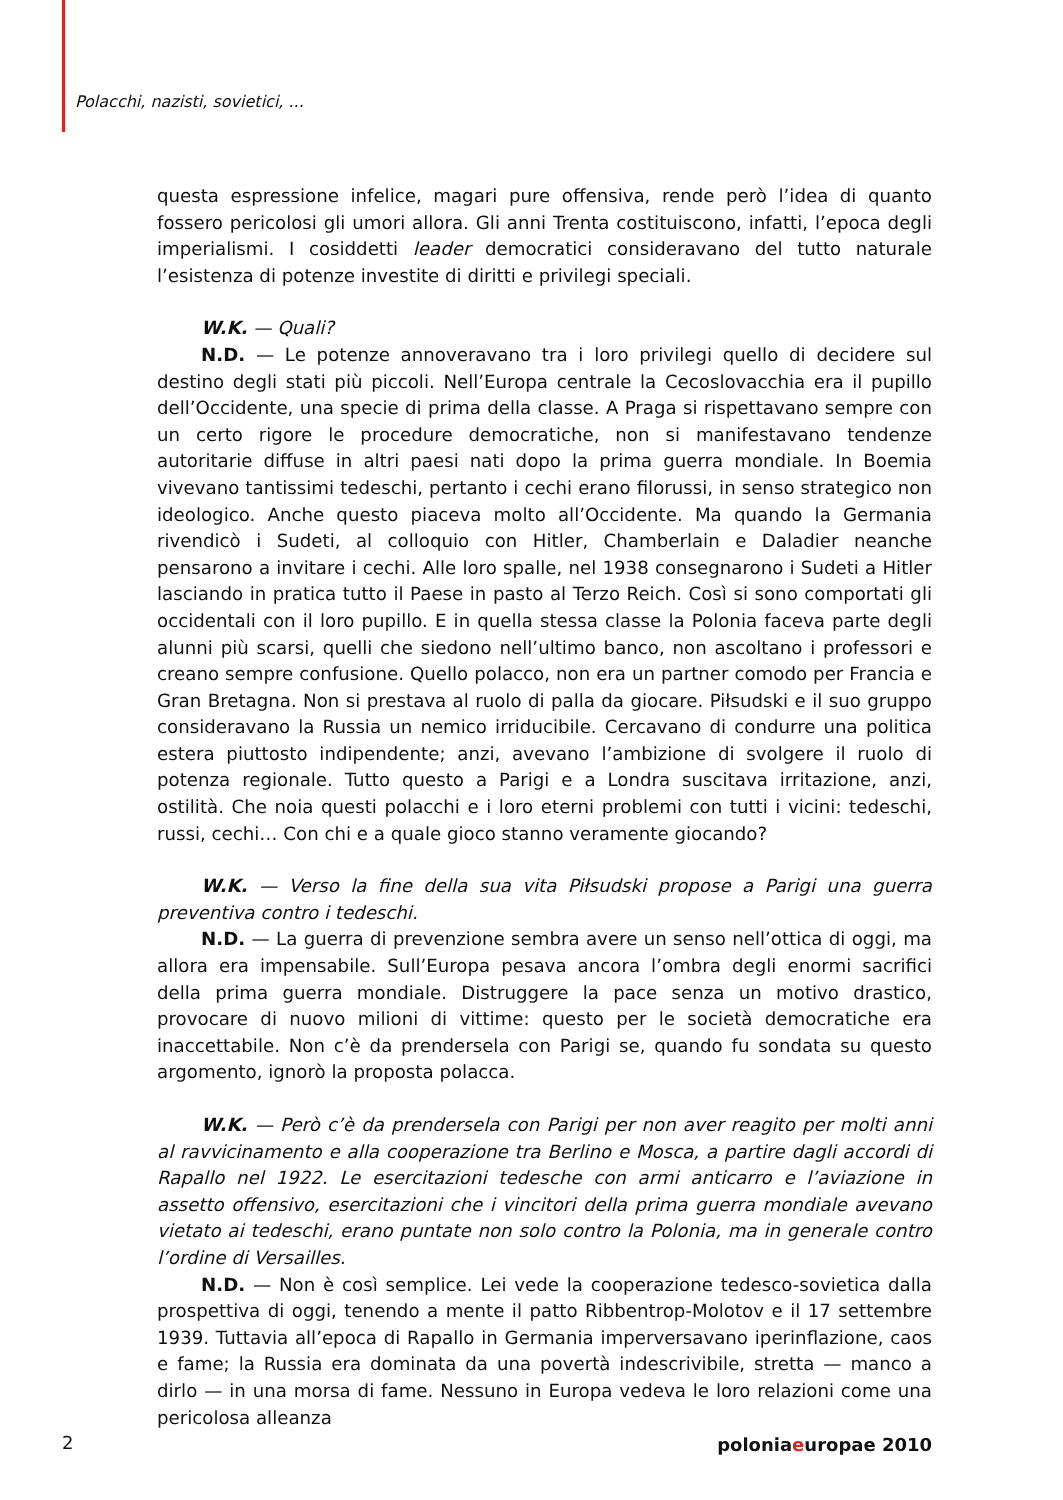Polacchi, nazisti, sovietici, ...
questa espressione infelice, magari pure offensiva, rende però l’idea di quanto fossero pericolosi gli umori allora. Gli anni Trenta costituiscono, infatti, l’epoca degli imperialismi. I cosiddetti leader democratici consideravano del tutto naturale l’esistenza di potenze investite di diritti e privilegi speciali.
W.K. — Quali?
N.D. — Le potenze annoveravano tra i loro privilegi quello di decidere sul destino degli stati più piccoli. Nell’Europa centrale la Cecoslovacchia era il pupillo dell’Occidente, una specie di prima della classe. A Praga si rispettavano sempre con un certo rigore le procedure democratiche, non si manifestavano tendenze autoritarie diffuse in altri paesi nati dopo la prima guerra mondiale. In Boemia vivevano tantissimi tedeschi, pertanto i cechi erano filorussi, in senso strategico non ideologico. Anche questo piaceva molto all’Occidente. Ma quando la Germania rivendicò i Sudeti, al colloquio con Hitler, Chamberlain e Daladier neanche pensarono a invitare i cechi. Alle loro spalle, nel 1938 consegnarono i Sudeti a Hitler lasciando in pratica tutto il Paese in pasto al Terzo Reich. Così si sono comportati gli occidentali con il loro pupillo. E in quella stessa classe la Polonia faceva parte degli alunni più scarsi, quelli che siedono nell’ultimo banco, non ascoltano i professori e creano sempre confusione. Quello polacco, non era un partner comodo per Francia e Gran Bretagna. Non si prestava al ruolo di palla da giocare. Piłsudski e il suo gruppo consideravano la Russia un nemico irriducibile. Cercavano di condurre una politica estera piuttosto indipendente; anzi, avevano l’ambizione di svolgere il ruolo di potenza regionale. Tutto questo a Parigi e a Londra suscitava irritazione, anzi, ostilità. Che noia questi polacchi e i loro eterni problemi con tutti i vicini: tedeschi, russi, cechi… Con chi e a quale gioco stanno veramente giocando?
W.K. — Verso la fine della sua vita Piłsudski propose a Parigi una guerra preventiva contro i tedeschi.
N.D. — La guerra di prevenzione sembra avere un senso nell’ottica di oggi, ma allora era impensabile. Sull’Europa pesava ancora l’ombra degli enormi sacrifici della prima guerra mondiale. Distruggere la pace senza un motivo drastico, provocare di nuovo milioni di vittime: questo per le società democratiche era inaccettabile. Non c’è da prendersela con Parigi se, quando fu sondata su questo argomento, ignorò la proposta polacca.
W.K. — Però c’è da prendersela con Parigi per non aver reagito per molti anni al ravvicinamento e alla cooperazione tra Berlino e Mosca, a partire dagli accordi di Rapallo nel 1922. Le esercitazioni tedesche con armi anticarro e l’aviazione in assetto offensivo, esercitazioni che i vincitori della prima guerra mondiale avevano vietato ai tedeschi, erano puntate non solo contro la Polonia, ma in generale contro l’ordine di Versailles.
N.D. — Non è così semplice. Lei vede la cooperazione tedesco-sovietica dalla prospettiva di oggi, tenendo a mente il patto Ribbentrop-Molotov e il 17 settembre 1939. Tuttavia all’epoca di Rapallo in Germania imperversavano iperinflazione, caos e fame; la Russia era dominata da una povertà indescrivibile, stretta — manco a dirlo — in una morsa di fame. Nessuno in Europa vedeva le loro relazioni come una pericolosa alleanza
2 poloniaeuropae 2010